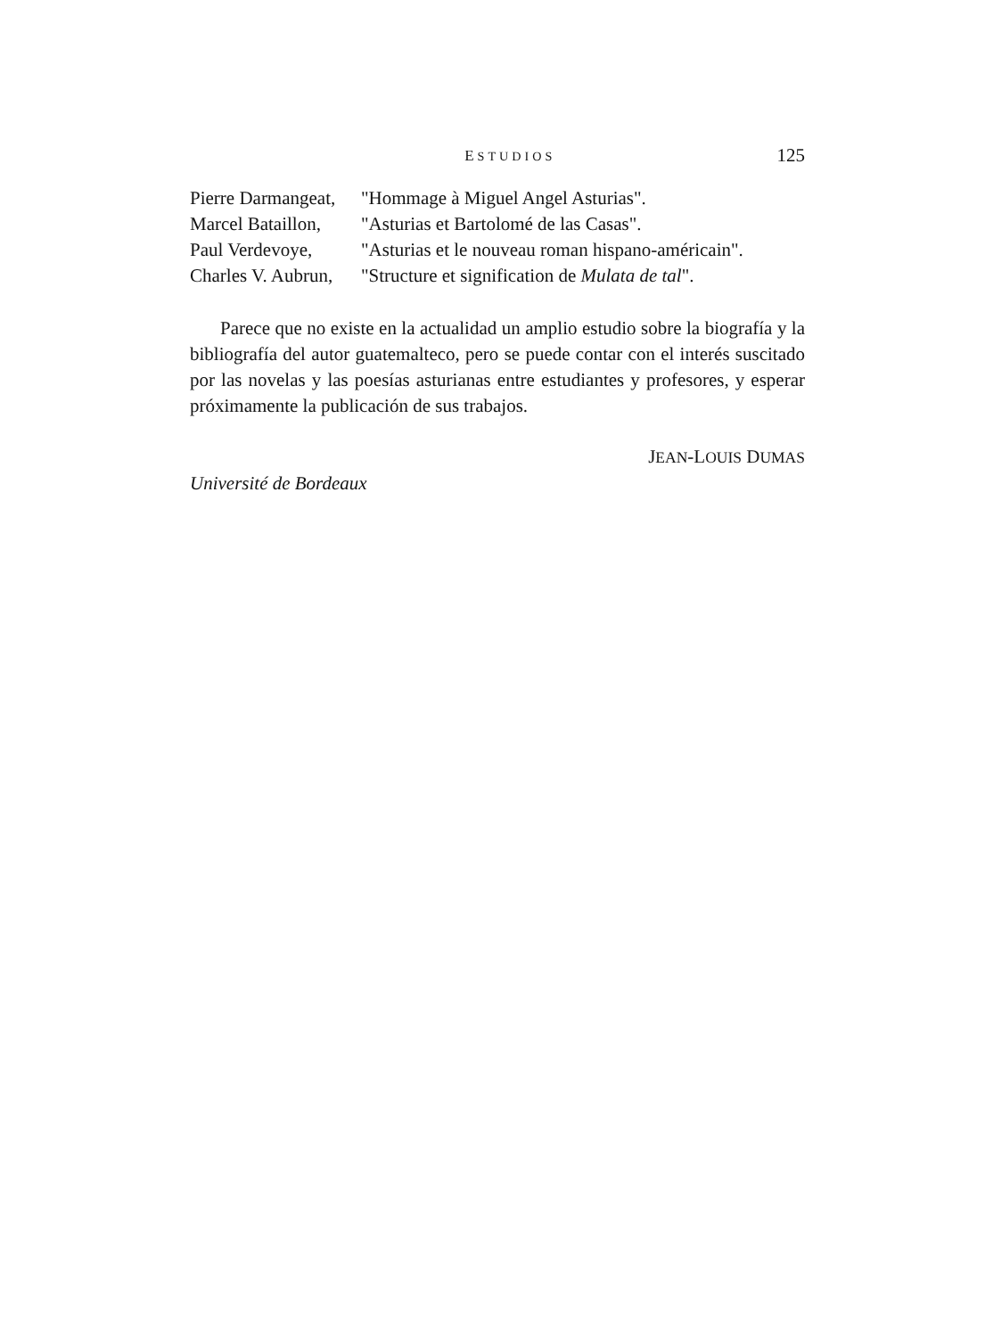ESTUDIOS 125
Pierre Darmangeat, "Hommage à Miguel Angel Asturias". Marcel Bataillon, "Asturias et Bartolomé de las Casas". Paul Verdevoye, "Asturias et le nouveau roman hispano-américain". Charles V. Aubrun, "Structure et signification de Mulata de tal".
Parece que no existe en la actualidad un amplio estudio sobre la biografía y la bibliografía del autor guatemalteco, pero se puede contar con el interés suscitado por las novelas y las poesías asturianas entre estudiantes y profesores, y esperar próximamente la publicación de sus trabajos.
JEAN-LOUIS DUMAS
Université de Bordeaux